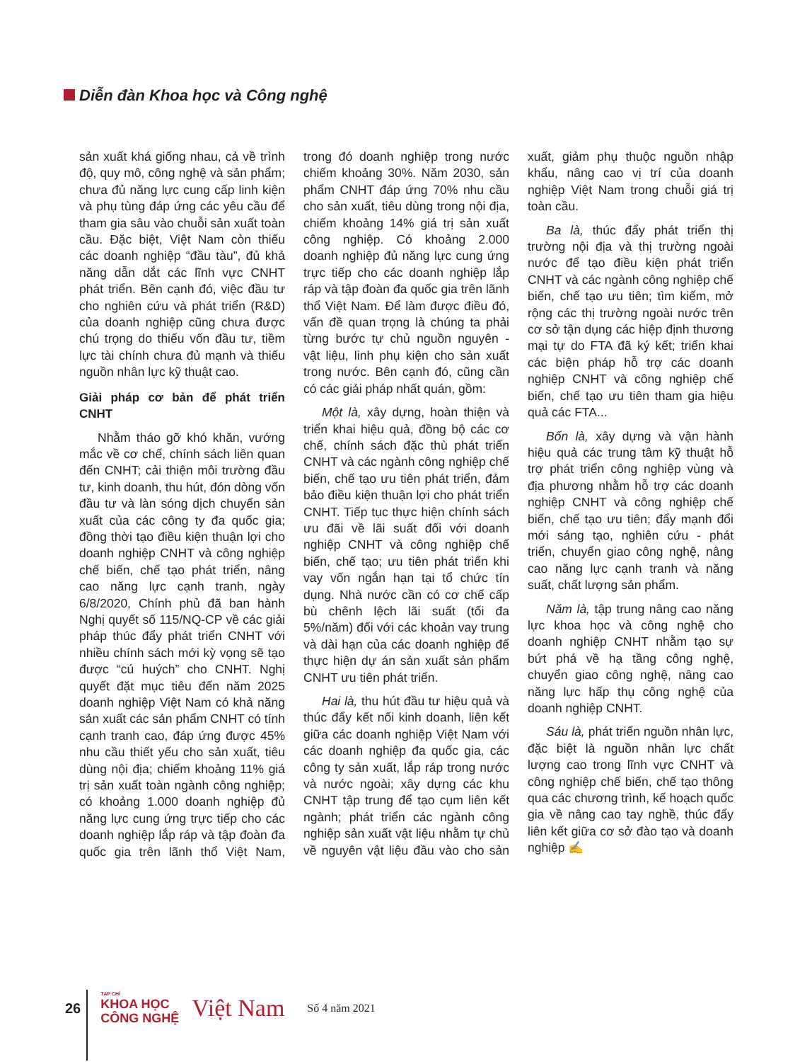Diễn đàn Khoa học và Công nghệ
sản xuất khá giống nhau, cả về trình độ, quy mô, công nghệ và sản phẩm; chưa đủ năng lực cung cấp linh kiện và phụ tùng đáp ứng các yêu cầu để tham gia sâu vào chuỗi sản xuất toàn cầu. Đặc biệt, Việt Nam còn thiếu các doanh nghiệp “đầu tàu”, đủ khả năng dẫn dắt các lĩnh vực CNHT phát triển. Bên cạnh đó, việc đầu tư cho nghiên cứu và phát triển (R&D) của doanh nghiệp cũng chưa được chú trọng do thiếu vốn đầu tư, tiềm lực tài chính chưa đủ mạnh và thiếu nguồn nhân lực kỹ thuật cao.
Giải pháp cơ bản để phát triển CNHT
Nhằm tháo gỡ khó khăn, vướng mắc về cơ chế, chính sách liên quan đến CNHT; cải thiện môi trường đầu tư, kinh doanh, thu hút, đón dòng vốn đầu tư và làn sóng dịch chuyển sản xuất của các công ty đa quốc gia; đồng thời tạo điều kiện thuận lợi cho doanh nghiệp CNHT và công nghiệp chế biến, chế tạo phát triển, nâng cao năng lực cạnh tranh, ngày 6/8/2020, Chính phủ đã ban hành Nghị quyết số 115/NQ-CP về các giải pháp thúc đẩy phát triển CNHT với nhiều chính sách mới kỳ vọng sẽ tạo được “cú huých” cho CNHT. Nghị quyết đặt mục tiêu đến năm 2025 doanh nghiệp Việt Nam có khả năng sản xuất các sản phẩm CNHT có tính cạnh tranh cao, đáp ứng được 45% nhu cầu thiết yếu cho sản xuất, tiêu dùng nội địa; chiếm khoảng 11% giá trị sản xuất toàn ngành công nghiệp; có khoảng 1.000 doanh nghiệp đủ năng lực cung ứng trực tiếp cho các doanh nghiệp lắp ráp và tập đoàn đa quốc gia trên lãnh thổ Việt Nam, trong đó doanh nghiệp trong nước chiếm khoảng 30%. Năm 2030, sản phẩm CNHT đáp ứng 70% nhu cầu cho sản xuất, tiêu dùng trong nội địa, chiếm khoảng 14% giá trị sản xuất công nghiệp. Có khoảng 2.000 doanh nghiệp đủ năng lực cung ứng trực tiếp cho các doanh nghiệp lắp ráp và tập đoàn đa quốc gia trên lãnh thổ Việt Nam. Để làm được điều đó, vấn đề quan trọng là chúng ta phải từng bước tự chủ nguồn nguyên - vật liệu, linh phụ kiện cho sản xuất trong nước. Bên cạnh đó, cũng cần có các giải pháp nhất quán, gồm:
Một là, xây dựng, hoàn thiện và triển khai hiệu quả, đồng bộ các cơ chế, chính sách đặc thù phát triển CNHT và các ngành công nghiệp chế biến, chế tạo ưu tiên phát triển, đảm bảo điều kiện thuận lợi cho phát triển CNHT. Tiếp tục thực hiện chính sách ưu đãi về lãi suất đối với doanh nghiệp CNHT và công nghiệp chế biến, chế tạo; ưu tiên phát triển khi vay vốn ngắn hạn tại tổ chức tín dụng. Nhà nước cần có cơ chế cấp bù chênh lệch lãi suất (tối đa 5%/năm) đối với các khoản vay trung và dài hạn của các doanh nghiệp để thực hiện dự án sản xuất sản phẩm CNHT ưu tiên phát triển.
Hai là, thu hút đầu tư hiệu quả và thúc đẩy kết nối kinh doanh, liên kết giữa các doanh nghiệp Việt Nam với các doanh nghiệp đa quốc gia, các công ty sản xuất, lắp ráp trong nước và nước ngoài; xây dựng các khu CNHT tập trung để tạo cụm liên kết ngành; phát triển các ngành công nghiệp sản xuất vật liệu nhằm tự chủ về nguyên vật liệu đầu vào cho sản xuất, giảm phụ thuộc nguồn nhập khẩu, nâng cao vị trí của doanh nghiệp Việt Nam trong chuỗi giá trị toàn cầu.
Ba là, thúc đẩy phát triển thị trường nội địa và thị trường ngoài nước để tạo điều kiện phát triển CNHT và các ngành công nghiệp chế biến, chế tạo ưu tiên; tìm kiếm, mở rộng các thị trường ngoài nước trên cơ sở tận dụng các hiệp định thương mại tự do FTA đã ký kết; triển khai các biện pháp hỗ trợ các doanh nghiệp CNHT và công nghiệp chế biến, chế tạo ưu tiên tham gia hiệu quả các FTA...
Bốn là, xây dựng và vận hành hiệu quả các trung tâm kỹ thuật hỗ trợ phát triển công nghiệp vùng và địa phương nhằm hỗ trợ các doanh nghiệp CNHT và công nghiệp chế biến, chế tạo ưu tiên; đẩy mạnh đổi mới sáng tạo, nghiên cứu - phát triển, chuyển giao công nghệ, nâng cao năng lực cạnh tranh và năng suất, chất lượng sản phẩm.
Năm là, tập trung nâng cao năng lực khoa học và công nghệ cho doanh nghiệp CNHT nhằm tạo sự bứt phá về hạ tầng công nghệ, chuyển giao công nghệ, nâng cao năng lực hấp thụ công nghệ của doanh nghiệp CNHT.
Sáu là, phát triển nguồn nhân lực, đặc biệt là nguồn nhân lực chất lượng cao trong lĩnh vực CNHT và công nghiệp chế biến, chế tạo thông qua các chương trình, kế hoạch quốc gia về nâng cao tay nghề, thúc đẩy liên kết giữa cơ sở đào tạo và doanh nghiệp ✍
26
TẠP CHÍ
KHOA HỌC
CÔNG NGHỆ
Việt Nam Số 4 năm 2021